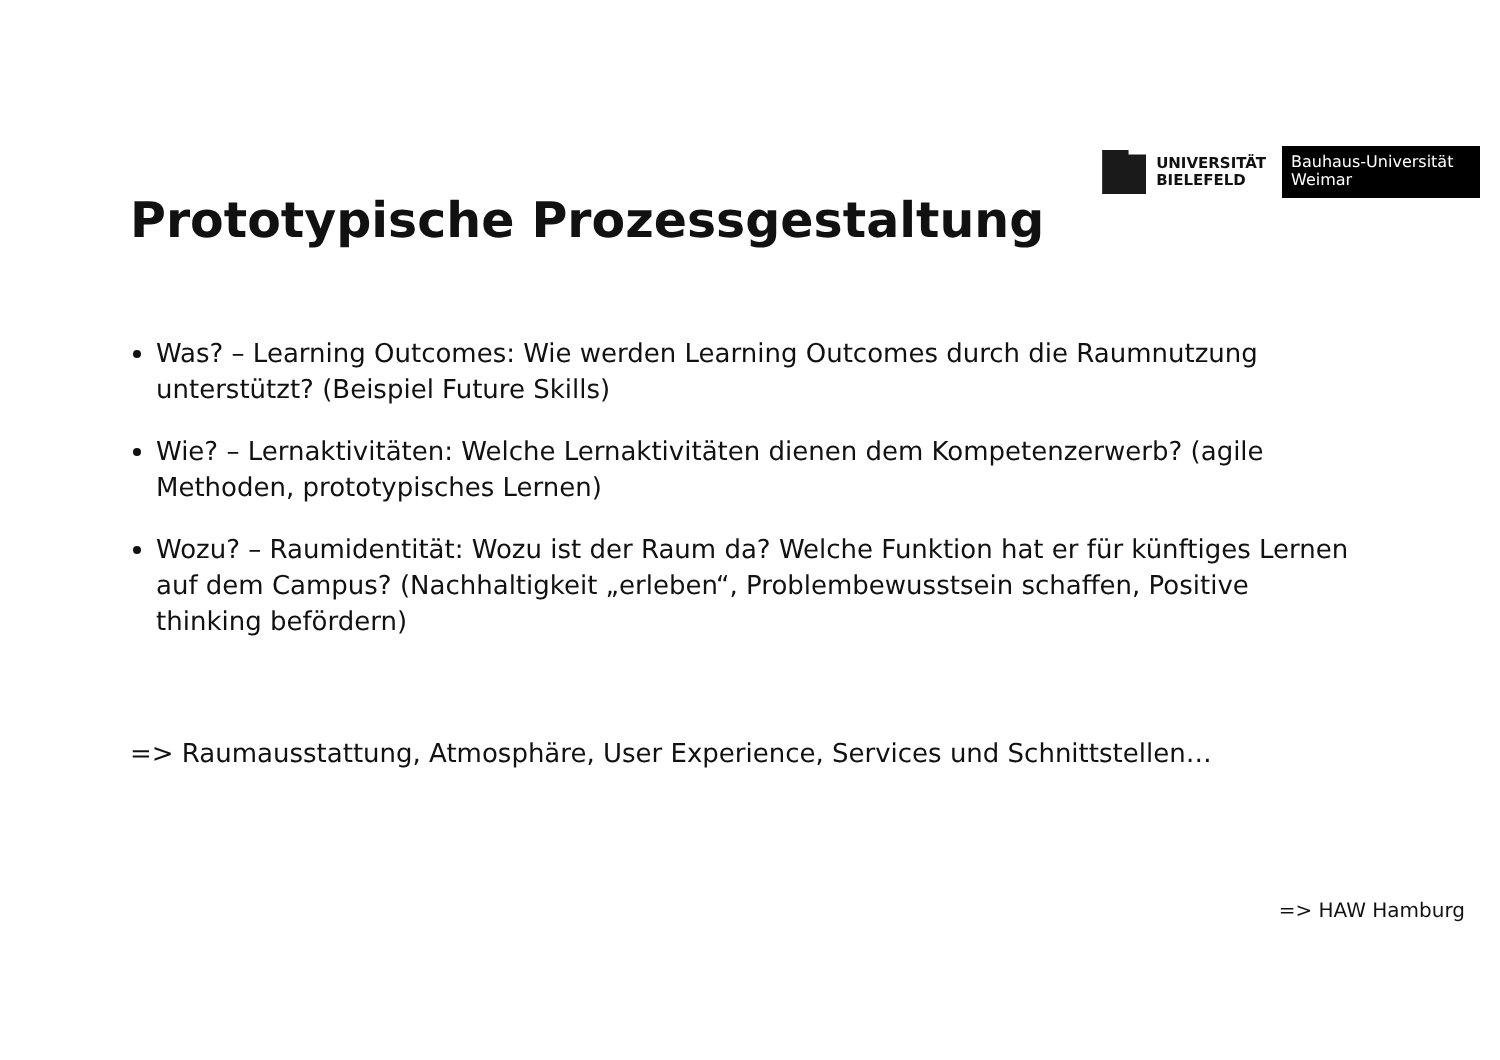UNIVERSITÄT
BIELEFELD
Bauhaus-Universität
Weimar
Prototypische Prozessgestaltung
Was? – Learning Outcomes: Wie werden Learning Outcomes durch die Raumnutzung unterstützt? (Beispiel Future Skills)
Wie? – Lernaktivitäten: Welche Lernaktivitäten dienen dem Kompetenzerwerb? (agile Methoden, prototypisches Lernen)
Wozu? – Raumidentität: Wozu ist der Raum da? Welche Funktion hat er für künftiges Lernen auf dem Campus? (Nachhaltigkeit „erleben“, Problembewusstsein schaffen, Positive thinking befördern)
=> Raumausstattung, Atmosphäre, User Experience, Services und Schnittstellen…
=> HAW Hamburg